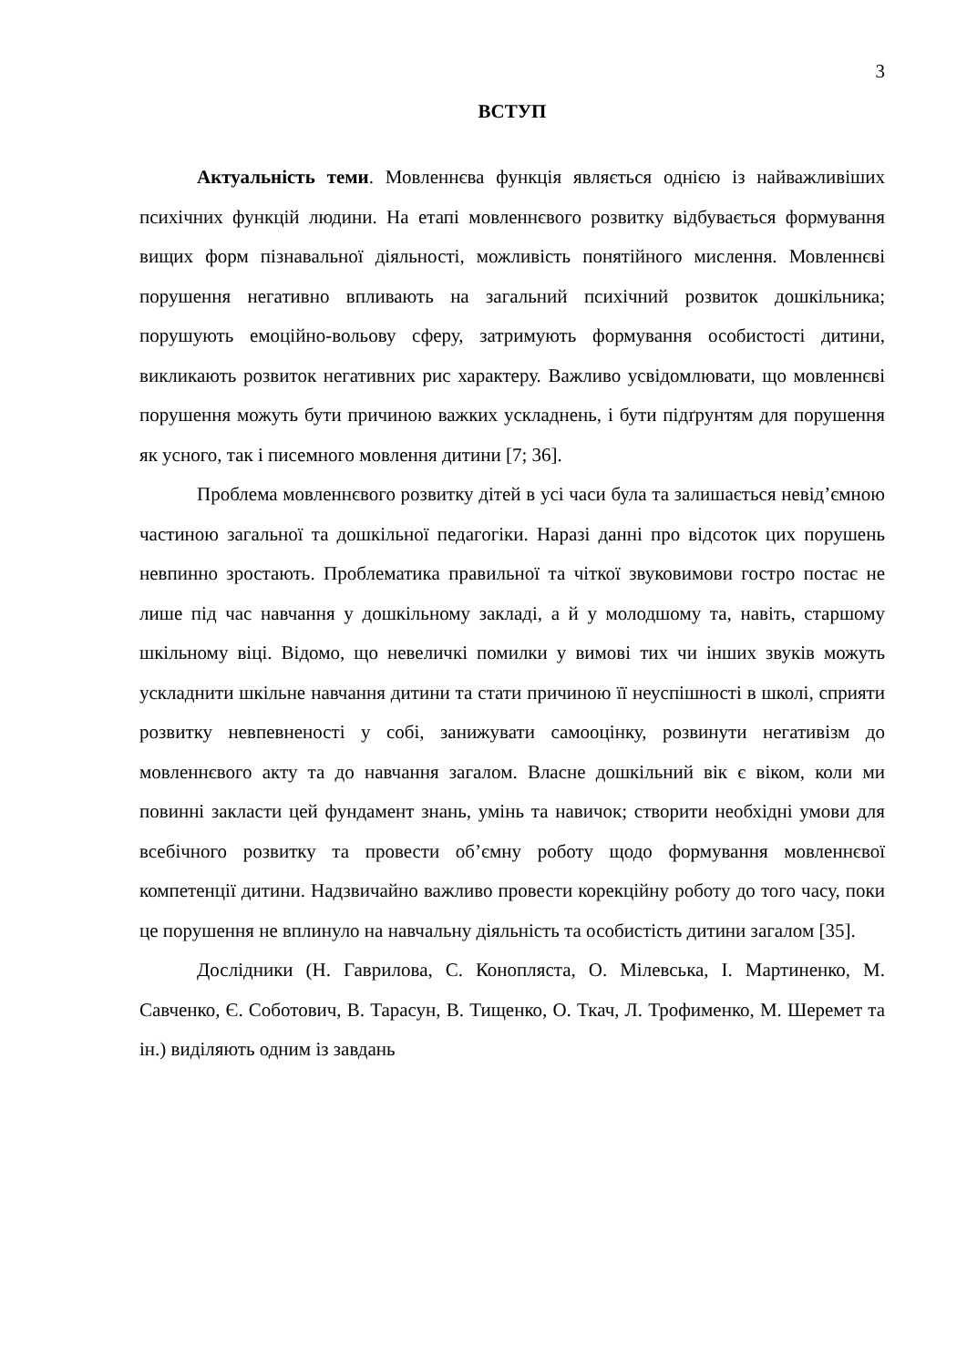3
ВСТУП
Актуальність теми. Мовленнєва функція являється однією із найважливіших психічних функцій людини. На етапі мовленнєвого розвитку відбувається формування вищих форм пізнавальної діяльності, можливість понятійного мислення. Мовленнєві порушення негативно впливають на загальний психічний розвиток дошкільника; порушують емоційно-вольову сферу, затримують формування особистості дитини, викликають розвиток негативних рис характеру. Важливо усвідомлювати, що мовленнєві порушення можуть бути причиною важких ускладнень, і бути підґрунтям для порушення як усного, так і писемного мовлення дитини [7; 36].
Проблема мовленнєвого розвитку дітей в усі часи була та залишається невід’ємною частиною загальної та дошкільної педагогіки. Наразі данні про відсоток цих порушень невпинно зростають. Проблематика правильної та чіткої звуковимови гостро постає не лише під час навчання у дошкільному закладі, а й у молодшому та, навіть, старшому шкільному віці. Відомо, що невеличкі помилки у вимові тих чи інших звуків можуть ускладнити шкільне навчання дитини та стати причиною її неуспішності в школі, сприяти розвитку невпевненості у собі, занижувати самооцінку, розвинути негативізм до мовленнєвого акту та до навчання загалом. Власне дошкільний вік є віком, коли ми повинні закласти цей фундамент знань, умінь та навичок; створити необхідні умови для всебічного розвитку та провести об’ємну роботу щодо формування мовленнєвої компетенції дитини. Надзвичайно важливо провести корекційну роботу до того часу, поки це порушення не вплинуло на навчальну діяльність та особистість дитини загалом [35].
Дослідники (Н. Гаврилова, С. Конопляста, О. Мілевська, І. Мартиненко, М. Савченко, Є. Соботович, В. Тарасун, В. Тищенко, О. Ткач, Л. Трофименко, М. Шеремет та ін.) виділяють одним із завдань